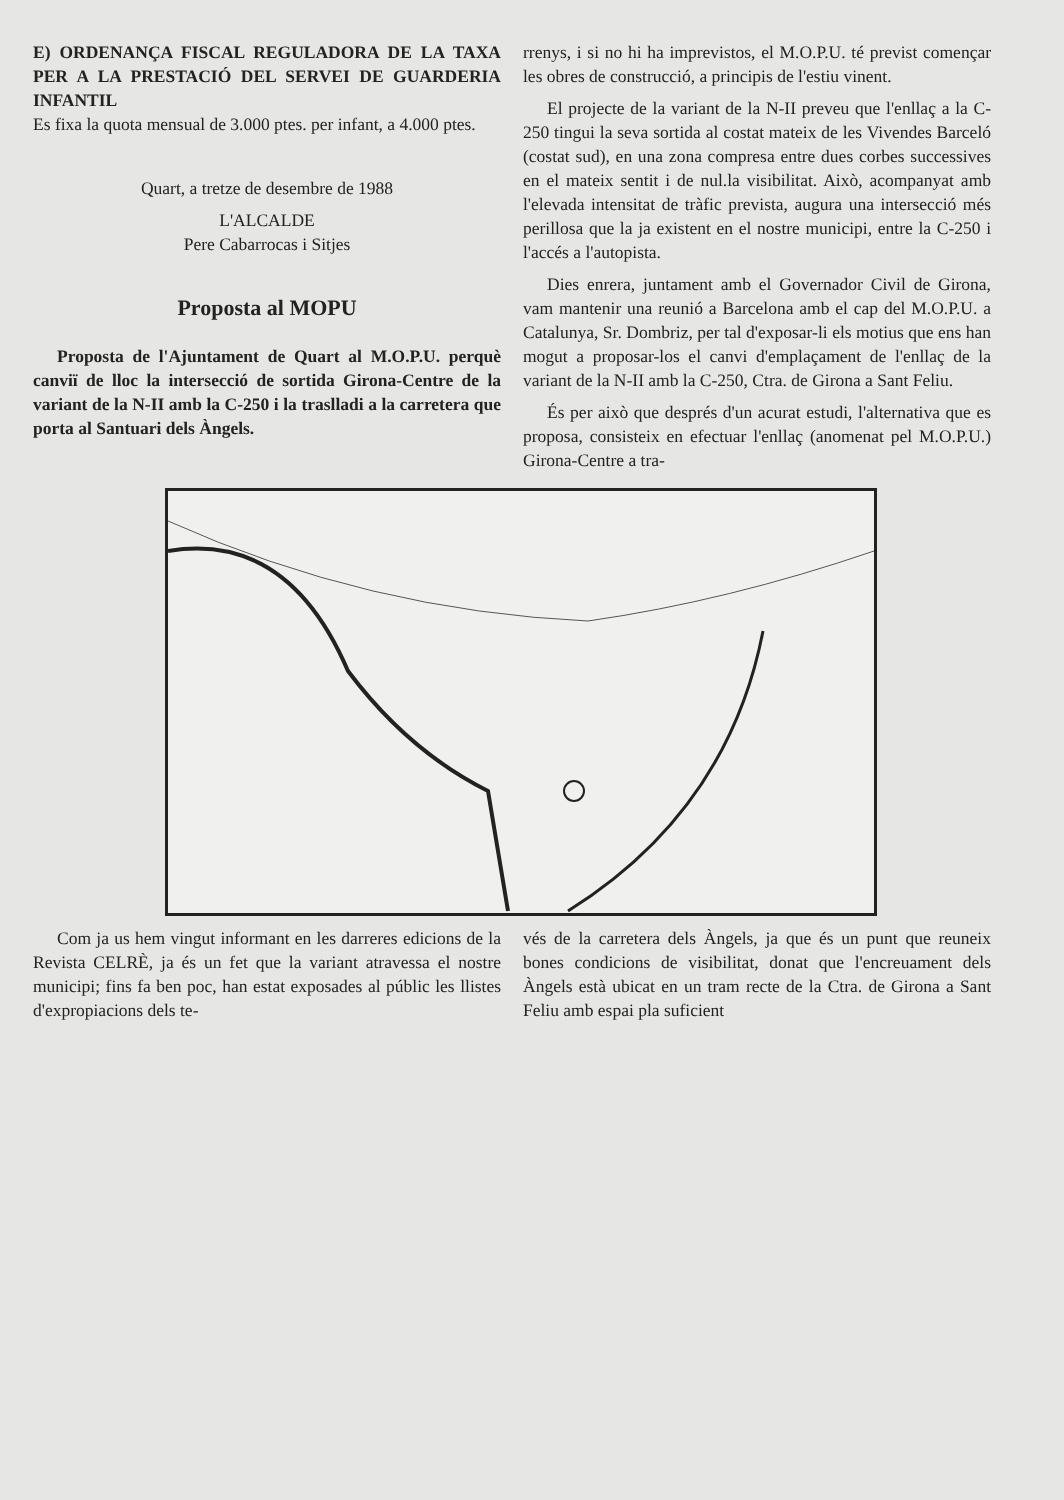E) ORDENANÇA FISCAL REGULADORA DE LA TAXA PER A LA PRESTACIÓ DEL SERVEI DE GUARDERIA INFANTIL
Es fixa la quota mensual de 3.000 ptes. per infant, a 4.000 ptes.
Quart, a tretze de desembre de 1988
L'ALCALDE
Pere Cabarrocas i Sitjes
Proposta al MOPU
Proposta de l'Ajuntament de Quart al M.O.P.U. perquè canviï de lloc la intersecció de sortida Girona-Centre de la variant de la N-II amb la C-250 i la traslladi a la carretera que porta al Santuari dels Àngels.
rrenys, i si no hi ha imprevistos, el M.O.P.U. té previst començar les obres de construcció, a principis de l'estiu vinent.
El projecte de la variant de la N-II preveu que l'enllaç a la C-250 tingui la seva sortida al costat mateix de les Vivendes Barceló (costat sud), en una zona compresa entre dues corbes successives en el mateix sentit i de nul.la visibilitat. Això, acompanyat amb l'elevada intensitat de tràfic prevista, augura una intersecció més perillosa que la ja existent en el nostre municipi, entre la C-250 i l'accés a l'autopista.
Dies enrera, juntament amb el Governador Civil de Girona, vam mantenir una reunió a Barcelona amb el cap del M.O.P.U. a Catalunya, Sr. Dombriz, per tal d'exposar-li els motius que ens han mogut a proposar-los el canvi d'emplaçament de l'enllaç de la variant de la N-II amb la C-250, Ctra. de Girona a Sant Feliu.
És per això que després d'un acurat estudi, l'alternativa que es proposa, consisteix en efectuar l'enllaç (anomenat pel M.O.P.U.) Girona-Centre a tra-
Com ja us hem vingut informant en les darreres edicions de la Revista CELRÈ, ja és un fet que la variant atravessa el nostre municipi; fins fa ben poc, han estat exposades al públic les llistes d'expropiacions dels te-
vés de la carretera dels Àngels, ja que és un punt que reuneix bones condicions de visibilitat, donat que l'encreuament dels Àngels està ubicat en un tram recte de la Ctra. de Girona a Sant Feliu amb espai pla suficient